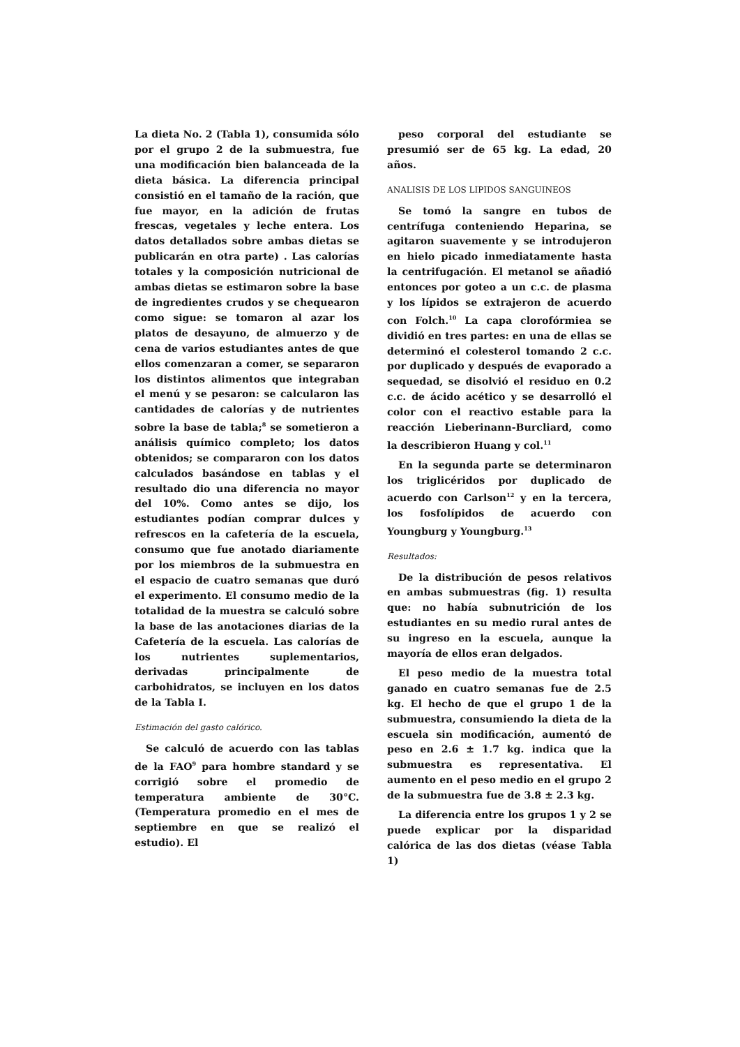La dieta No. 2 (Tabla 1), consumida sólo por el grupo 2 de la submuestra, fue una modificación bien balanceada de la dieta básica. La diferencia principal consistió en el tamaño de la ración, que fue mayor, en la adición de frutas frescas, vegetales y leche entera. Los datos detallados sobre ambas dietas se publicarán en otra parte) . Las calorías totales y la composición nutricional de ambas dietas se estimaron sobre la base de ingredientes crudos y se chequearon como sigue: se tomaron al azar los platos de desayuno, de almuerzo y de cena de varios estudiantes antes de que ellos comenzaran a comer, se separaron los distintos alimentos que integraban el menú y se pesaron: se calcularon las cantidades de calorías y de nutrientes sobre la base de tabla;<sup>8</sup> se sometieron a análisis químico completo; los datos obtenidos; se compararon con los datos calculados basándose en tablas y el resultado dio una diferencia no mayor del 10%. Como antes se dijo, los estudiantes podían comprar dulces y refrescos en la cafetería de la escuela, consumo que fue anotado diariamente por los miembros de la submuestra en el espacio de cuatro semanas que duró el experimento. El consumo medio de la totalidad de la muestra se calculó sobre la base de las anotaciones diarias de la Cafetería de la escuela. Las calorías de los nutrientes suplementarios, derivadas principalmente de carbohidratos, se incluyen en los datos de la Tabla I.
Estimación del gasto calórico.
Se calculó de acuerdo con las tablas de la FAO<sup>9</sup> para hombre standard y se corrigió sobre el promedio de temperatura ambiente de 30°C. (Temperatura promedio en el mes de septiembre en que se realizó el estudio). El
peso corporal del estudiante se presumió ser de 65 kg. La edad, 20 años.
ANALISIS DE LOS LIPIDOS SANGUINEOS
Se tomó la sangre en tubos de centrífuga conteniendo Heparina, se agitaron suavemente y se introdujeron en hielo picado inmediatamente hasta la centrifugación. El metanol se añadió entonces por goteo a un c.c. de plasma y los lípidos se extrajeron de acuerdo con Folch.<sup>10</sup> La capa clorofórmiea se dividió en tres partes: en una de ellas se determinó el colesterol tomando 2 c.c. por duplicado y después de evaporado a sequedad, se disolvió el residuo en 0.2 c.c. de ácido acético y se desarrolló el color con el reactivo estable para la reacción Lieberinann-Burcliard, como la describieron Huang y col.<sup>11</sup>
En la segunda parte se determinaron los triglicéridos por duplicado de acuerdo con Carlson<sup>12</sup> y en la tercera, los fosfolípidos de acuerdo con Youngburg y Youngburg.<sup>13</sup>
Resultados:
De la distribución de pesos relativos en ambas submuestras (fig. 1) resulta que: no había subnutrición de los estudiantes en su medio rural antes de su ingreso en la escuela, aunque la mayoría de ellos eran delgados.
El peso medio de la muestra total ganado en cuatro semanas fue de 2.5 kg. El hecho de que el grupo 1 de la submuestra, consumiendo la dieta de la escuela sin modificación, aumentó de peso en 2.6 ± 1.7 kg. indica que la submuestra es representativa. El aumento en el peso medio en el grupo 2 de la submuestra fue de 3.8 ± 2.3 kg.
La diferencia entre los grupos 1 y 2 se puede explicar por la disparidad calórica de las dos dietas (véase Tabla 1)